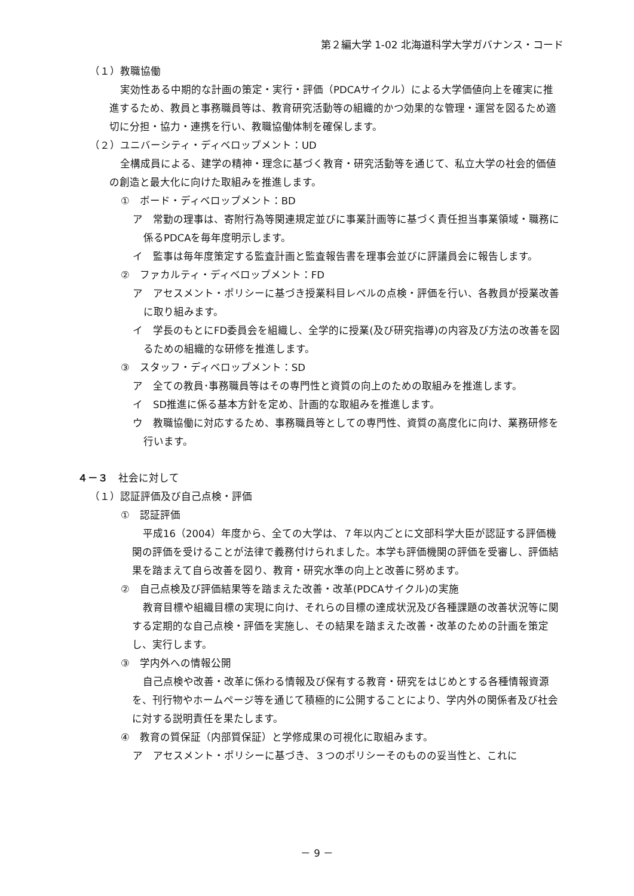第２編大学 1-02 北海道科学大学ガバナンス・コード
（１）教職協働
実効性ある中期的な計画の策定・実行・評価（PDCAサイクル）による大学価値向上を確実に推進するため、教員と事務職員等は、教育研究活動等の組織的かつ効果的な管理・運営を図るため適切に分担・協力・連携を行い、教職協働体制を確保します。
（２）ユニバーシティ・ディベロップメント：UD
全構成員による、建学の精神・理念に基づく教育・研究活動等を通じて、私立大学の社会的価値の創造と最大化に向けた取組みを推進します。
①　ボード・ディベロップメント：BD
ア　常勤の理事は、寄附行為等関連規定並びに事業計画等に基づく責任担当事業領域・職務に係るPDCAを毎年度明示します。
イ　監事は毎年度策定する監査計画と監査報告書を理事会並びに評議員会に報告します。
②　ファカルティ・ディベロップメント：FD
ア　アセスメント・ポリシーに基づき授業科目レベルの点検・評価を行い、各教員が授業改善に取り組みます。
イ　学長のもとにFD委員会を組織し、全学的に授業(及び研究指導)の内容及び方法の改善を図るための組織的な研修を推進します。
③　スタッフ・ディベロップメント：SD
ア　全ての教員･事務職員等はその専門性と資質の向上のための取組みを推進します。
イ　SD推進に係る基本方針を定め、計画的な取組みを推進します。
ウ　教職協働に対応するため、事務職員等としての専門性、資質の高度化に向け、業務研修を行います。
４－３　社会に対して
（１）認証評価及び自己点検・評価
①　認証評価
平成16（2004）年度から、全ての大学は、７年以内ごとに文部科学大臣が認証する評価機関の評価を受けることが法律で義務付けられました。本学も評価機関の評価を受審し、評価結果を踏まえて自ら改善を図り、教育・研究水準の向上と改善に努めます。
②　自己点検及び評価結果等を踏まえた改善・改革(PDCAサイクル)の実施
教育目標や組織目標の実現に向け、それらの目標の達成状況及び各種課題の改善状況等に関する定期的な自己点検・評価を実施し、その結果を踏まえた改善・改革のための計画を策定し、実行します。
③　学内外への情報公開
自己点検や改善・改革に係わる情報及び保有する教育・研究をはじめとする各種情報資源を、刊行物やホームページ等を通じて積極的に公開することにより、学内外の関係者及び社会に対する説明責任を果たします。
④　教育の質保証（内部質保証）と学修成果の可視化に取組みます。
ア　アセスメント・ポリシーに基づき、３つのポリシーそのものの妥当性と、これに
－ 9 －